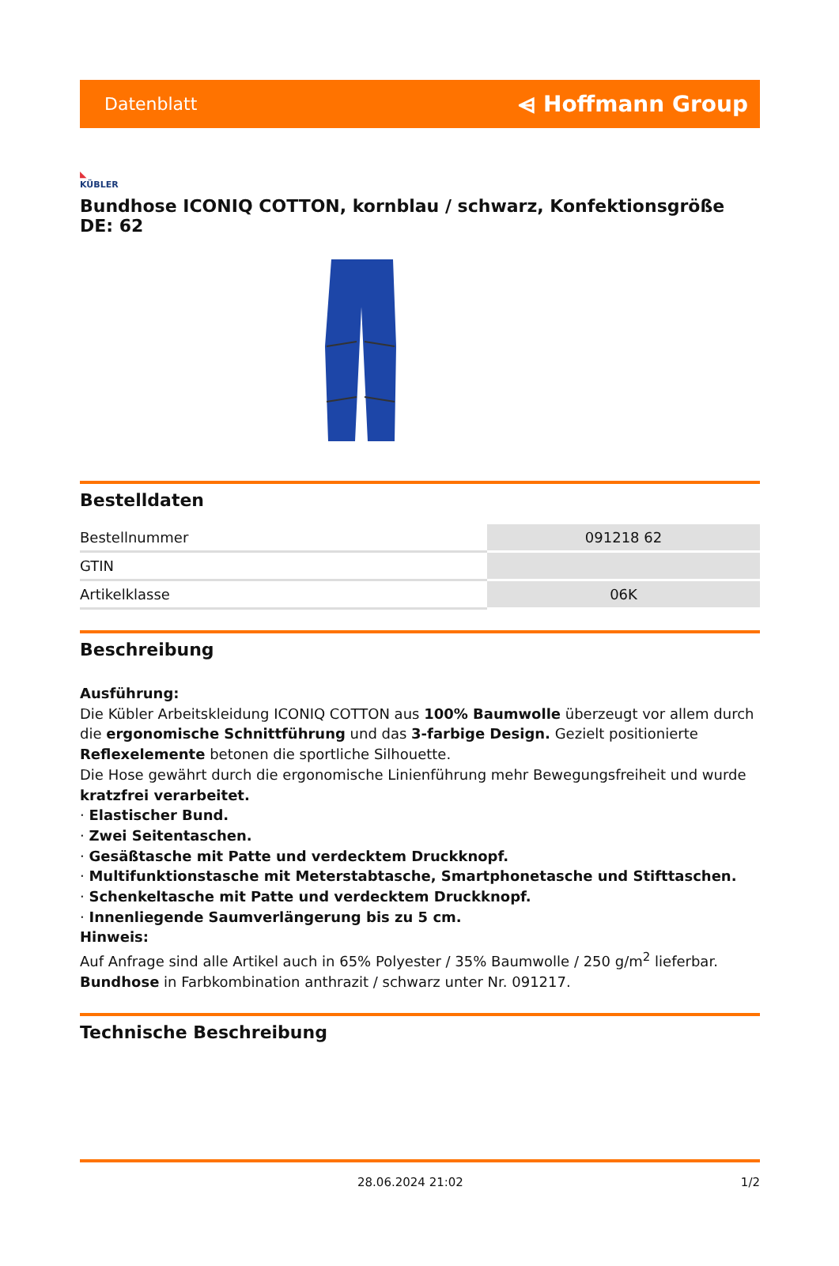Datenblatt
⩤ Hoffmann Group
◣
KÜBLER
Bundhose ICONIQ COTTON, kornblau / schwarz, Konfektionsgröße DE: 62
Bestelldaten
| Bestellnummer | 091218 62 |
| GTIN | |
| Artikelklasse | 06K |
Beschreibung
Ausführung:
Die Kübler Arbeitskleidung ICONIQ COTTON aus 100% Baumwolle überzeugt vor allem durch die ergonomische Schnittführung und das 3-farbige Design. Gezielt positionierte Reflexelemente betonen die sportliche Silhouette.
Die Hose gewährt durch die ergonomische Linienführung mehr Bewegungsfreiheit und wurde kratzfrei verarbeitet.
· Elastischer Bund.
· Zwei Seitentaschen.
· Gesäßtasche mit Patte und verdecktem Druckknopf.
· Multifunktionstasche mit Meterstabtasche, Smartphonetasche und Stifttaschen.
· Schenkeltasche mit Patte und verdecktem Druckknopf.
· Innenliegende Saumverlängerung bis zu 5 cm.
Hinweis:
Auf Anfrage sind alle Artikel auch in 65% Polyester / 35% Baumwolle / 250 g/m<sup>2</sup> lieferbar.
Bundhose in Farbkombination anthrazit / schwarz unter Nr. 091217.
Technische Beschreibung
28.06.2024 21:02 1/2